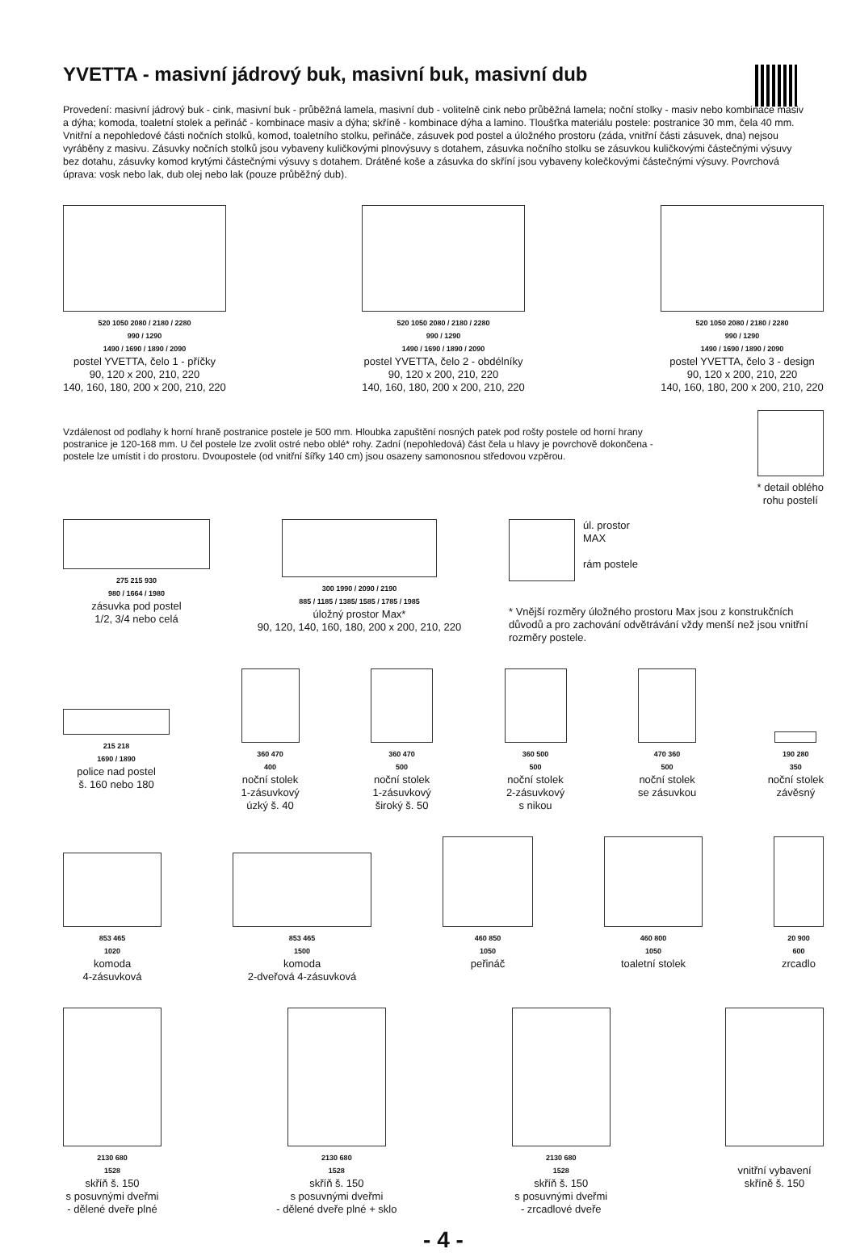YVETTA - masivní jádrový buk, masivní buk, masivní dub
Provedení: masivní jádrový buk - cink, masivní buk - průběžná lamela, masivní dub - volitelně cink nebo průběžná lamela; noční stolky - masiv nebo kombinace masiv a dýha; komoda, toaletní stolek a peřináč - kombinace masiv a dýha; skříně - kombinace dýha a lamino. Tloušťka materiálu postele: postranice 30 mm, čela 40 mm. Vnitřní a nepohledové části nočních stolků, komod, toaletního stolku, peřináče, zásuvek pod postel a úložného prostoru (záda, vnitřní části zásuvek, dna) nejsou vyráběny z masivu. Zásuvky nočních stolků jsou vybaveny kuličkovými plnovýsuvy s dotahem, zásuvka nočního stolku se zásuvkou kuličkovými částečnými výsuvy bez dotahu, zásuvky komod krytými částečnými výsuvy s dotahem. Drátěné koše a zásuvka do skříní jsou vybaveny kolečkovými částečnými výsuvy. Povrchová úprava: vosk nebo lak, dub olej nebo lak (pouze průběžný dub).
520 1050 2080 / 2180 / 2280
990 / 1290
1490 / 1690 / 1890 / 2090
postel YVETTA, čelo 1 - příčky
90, 120 x 200, 210, 220
140, 160, 180, 200 x 200, 210, 220
520 1050 2080 / 2180 / 2280
990 / 1290
1490 / 1690 / 1890 / 2090
postel YVETTA, čelo 2 - obdélníky
90, 120 x 200, 210, 220
140, 160, 180, 200 x 200, 210, 220
520 1050 2080 / 2180 / 2280
990 / 1290
1490 / 1690 / 1890 / 2090
postel YVETTA, čelo 3 - design
90, 120 x 200, 210, 220
140, 160, 180, 200 x 200, 210, 220
Vzdálenost od podlahy k horní hraně postranice postele je 500 mm. Hloubka zapuštění nosných patek pod rošty postele od horní hrany postranice je 120-168 mm. U čel postele lze zvolit ostré nebo oblé* rohy. Zadní (nepohledová) část čela u hlavy je povrchově dokončena - postele lze umístit i do prostoru. Dvoupostele (od vnitřní šířky 140 cm) jsou osazeny samonosnou středovou vzpěrou.
* detail oblého
rohu postelí
275 215 930
980 / 1664 / 1980
zásuvka pod postel
1/2, 3/4 nebo celá
300 1990 / 2090 / 2190
885 / 1185 / 1385/ 1585 / 1785 / 1985
úložný prostor Max*
90, 120, 140, 160, 180, 200 x 200, 210, 220
úl. prostor
MAX
rám postele
* Vnější rozměry úložného prostoru Max jsou z konstrukčních důvodů a pro zachování odvětrávání vždy menší než jsou vnitřní rozměry postele.
215 218
1690 / 1890
police nad postel
š. 160 nebo 180
360 470
400
noční stolek
1-zásuvkový
úzký š. 40
360 470
500
noční stolek
1-zásuvkový
široký š. 50
360 500
500
noční stolek
2-zásuvkový
s nikou
470 360
500
noční stolek
se zásuvkou
190 280
350
noční stolek
závěsný
853 465
1020
komoda
4-zásuvková
853 465
1500
komoda
2-dveřová 4-zásuvková
460 850
1050
peřináč
460 800
1050
toaletní stolek
20 900
600
zrcadlo
2130 680
1528
skříň š. 150
s posuvnými dveřmi
- dělené dveře plné
2130 680
1528
skříň š. 150
s posuvnými dveřmi
- dělené dveře plné + sklo
2130 680
1528
skříň š. 150
s posuvnými dveřmi
- zrcadlové dveře
vnitřní vybavení
skříně š. 150
- 4 -